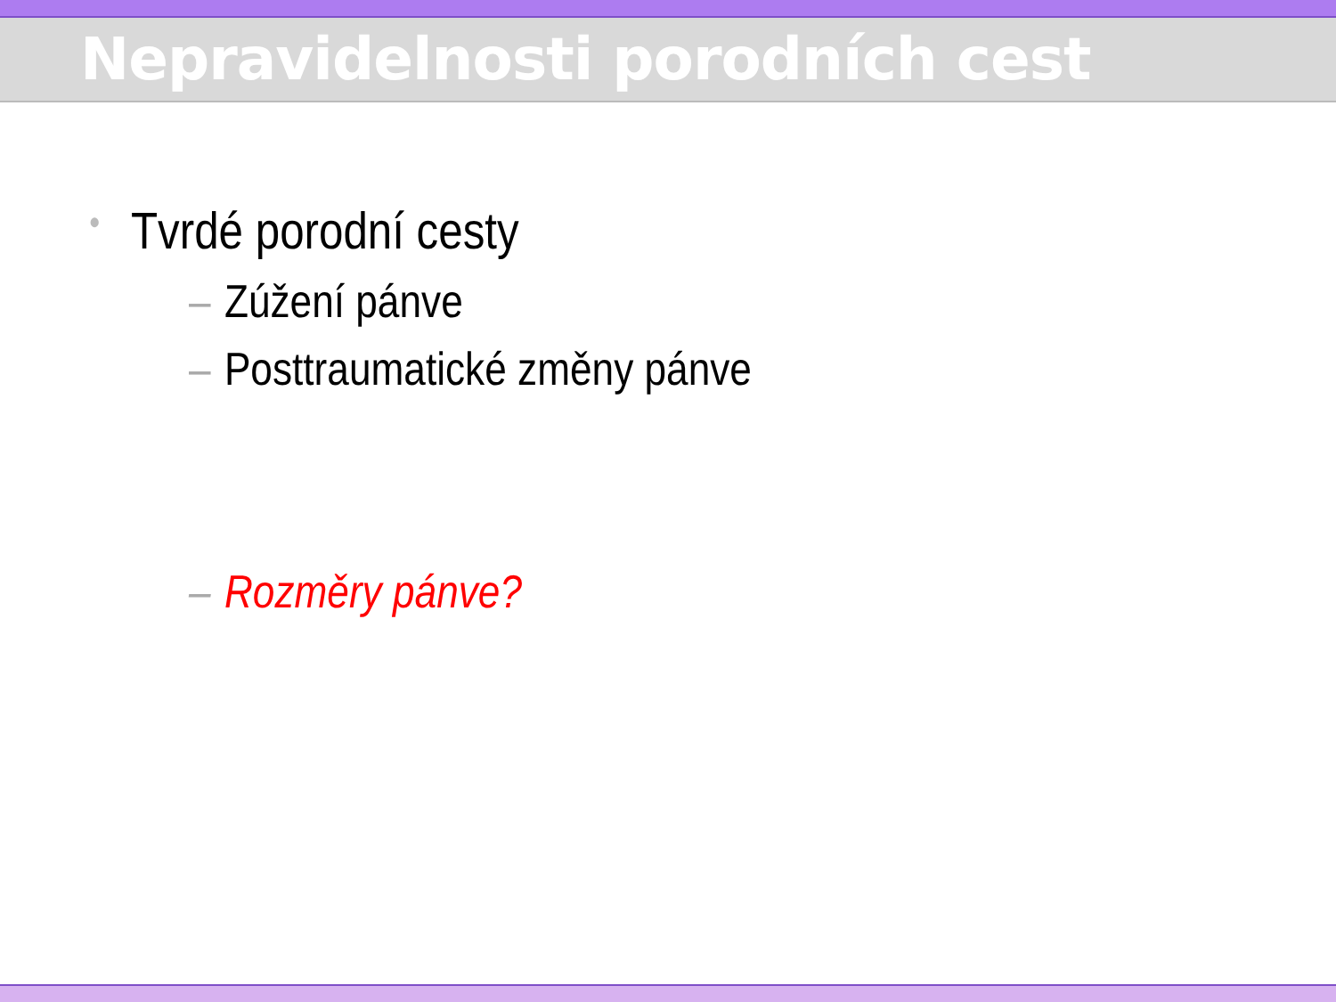Nepravidelnosti porodních cest
• Tvrdé porodní cesty
– Zúžení pánve
– Posttraumatické změny pánve
– Rozměry pánve?